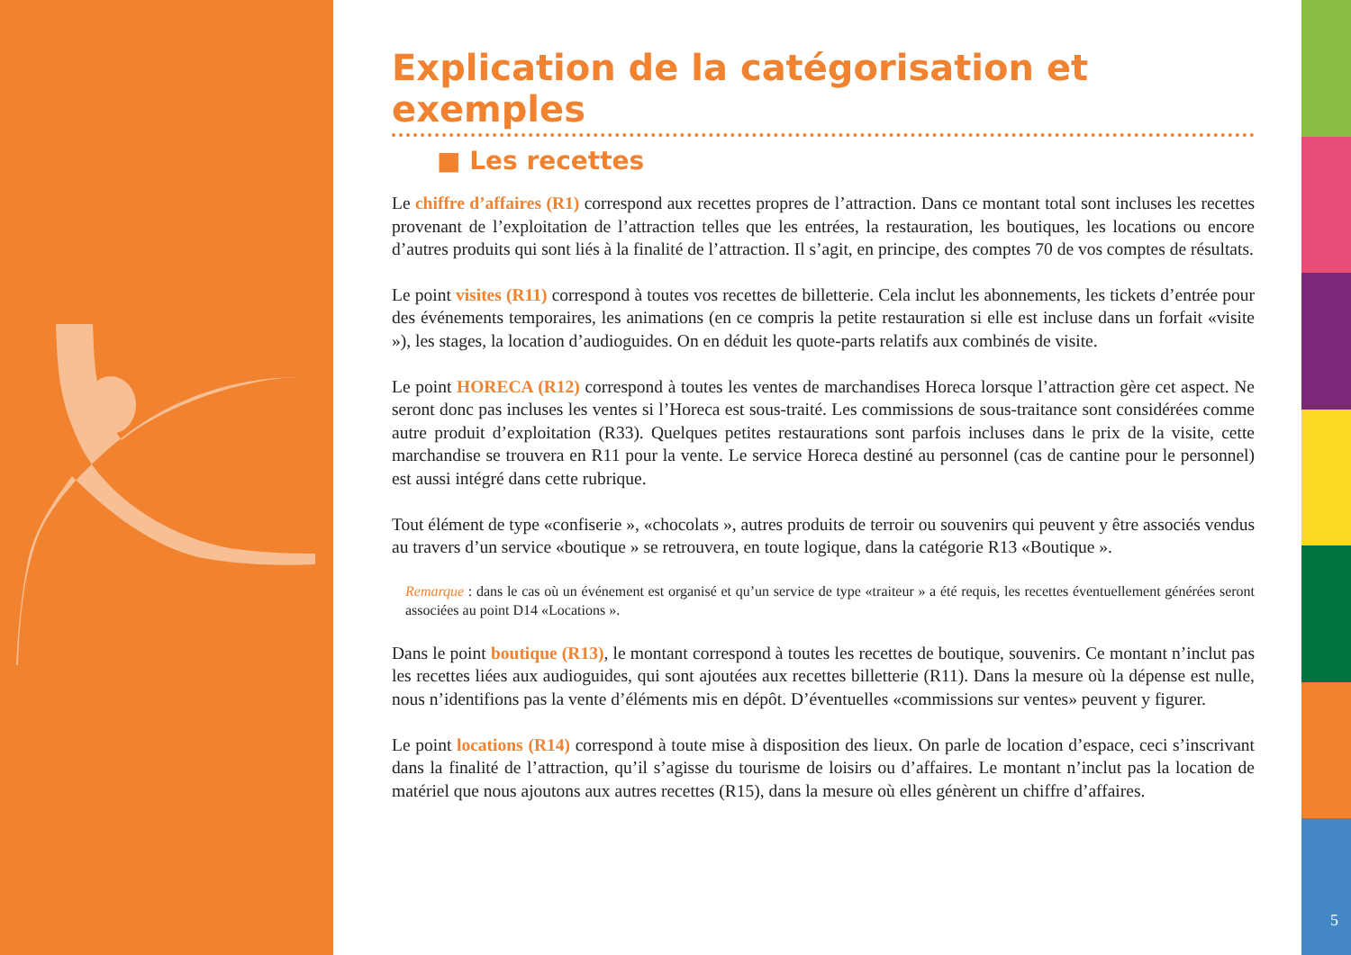5
Explication de la catégorisation et exemples
■ Les recettes
Le chiffre d’affaires (R1) correspond aux recettes propres de l’attraction. Dans ce montant total sont incluses les recettes provenant de l’exploitation de l’attraction telles que les entrées, la restauration, les boutiques, les locations ou encore d’autres produits qui sont liés à la finalité de l’attraction. Il s’agit, en principe, des comptes 70 de vos comptes de résultats.
Le point visites (R11) correspond à toutes vos recettes de billetterie. Cela inclut les abonnements, les tickets d’entrée pour des événements temporaires, les animations (en ce compris la petite restauration si elle est incluse dans un forfait «visite »), les stages, la location d’audioguides. On en déduit les quote-parts relatifs aux combinés de visite.
Le point HORECA (R12) correspond à toutes les ventes de marchandises Horeca lorsque l’attraction gère cet aspect. Ne seront donc pas incluses les ventes si l’Horeca est sous-traité. Les commissions de sous-traitance sont considérées comme autre produit d’exploitation (R33). Quelques petites restaurations sont parfois incluses dans le prix de la visite, cette marchandise se trouvera en R11 pour la vente. Le service Horeca destiné au personnel (cas de cantine pour le personnel) est aussi intégré dans cette rubrique.
Tout élément de type «confiserie », «chocolats », autres produits de terroir ou souvenirs qui peuvent y être associés vendus au travers d’un service «boutique » se retrouvera, en toute logique, dans la catégorie R13 «Boutique ».
Remarque : dans le cas où un événement est organisé et qu’un service de type «traiteur » a été requis, les recettes éventuellement générées seront associées au point D14 «Locations ».
Dans le point boutique (R13), le montant correspond à toutes les recettes de boutique, souvenirs. Ce montant n’inclut pas les recettes liées aux audioguides, qui sont ajoutées aux recettes billetterie (R11). Dans la mesure où la dépense est nulle, nous n’identifions pas la vente d’éléments mis en dépôt. D’éventuelles «commissions sur ventes» peuvent y figurer.
Le point locations (R14) correspond à toute mise à disposition des lieux. On parle de location d’espace, ceci s’inscrivant dans la finalité de l’attraction, qu’il s’agisse du tourisme de loisirs ou d’affaires. Le montant n’inclut pas la location de matériel que nous ajoutons aux autres recettes (R15), dans la mesure où elles génèrent un chiffre d’affaires.